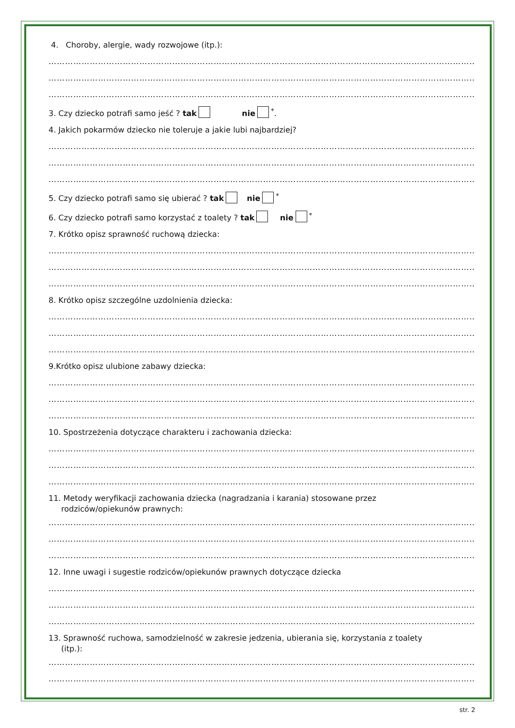4. Choroby, alergie, wady rozwojowe (itp.):
…………………………………………………………………………………………………………………………………………
…………………………………………………………………………………………………………………………………………
…………………………………………………………………………………………………………………………………………
3. Czy dziecko potrafi samo jeść ? tak nie<sup>*</sup>.
4. Jakich pokarmów dziecko nie toleruje a jakie lubi najbardziej?
…………………………………………………………………………………………………………………………………………
…………………………………………………………………………………………………………………………………………
…………………………………………………………………………………………………………………………………………
5. Czy dziecko potrafi samo się ubierać ? tak nie<sup>*</sup>
6. Czy dziecko potrafi samo korzystać z toalety ? tak nie<sup>*</sup>
7. Krótko opisz sprawność ruchową dziecka:
…………………………………………………………………………………………………………………………………………
…………………………………………………………………………………………………………………………………………
…………………………………………………………………………………………………………………………………………
8. Krótko opisz szczególne uzdolnienia dziecka:
…………………………………………………………………………………………………………………………………………
…………………………………………………………………………………………………………………………………………
…………………………………………………………………………………………………………………………………………
9.Krótko opisz ulubione zabawy dziecka:
…………………………………………………………………………………………………………………………………………
…………………………………………………………………………………………………………………………………………
…………………………………………………………………………………………………………………………………………
10. Spostrzeżenia dotyczące charakteru i zachowania dziecka:
…………………………………………………………………………………………………………………………………………
…………………………………………………………………………………………………………………………………………
…………………………………………………………………………………………………………………………………………
11. Metody weryfikacji zachowania dziecka (nagradzania i karania) stosowane przez
rodziców/opiekunów prawnych:
…………………………………………………………………………………………………………………………………………
…………………………………………………………………………………………………………………………………………
…………………………………………………………………………………………………………………………………………
12. Inne uwagi i sugestie rodziców/opiekunów prawnych dotyczące dziecka
…………………………………………………………………………………………………………………………………………
…………………………………………………………………………………………………………………………………………
…………………………………………………………………………………………………………………………………………
13. Sprawność ruchowa, samodzielność w zakresie jedzenia, ubierania się, korzystania z toalety
(itp.):
…………………………………………………………………………………………………………………………………………
…………………………………………………………………………………………………………………………………………
str. 2